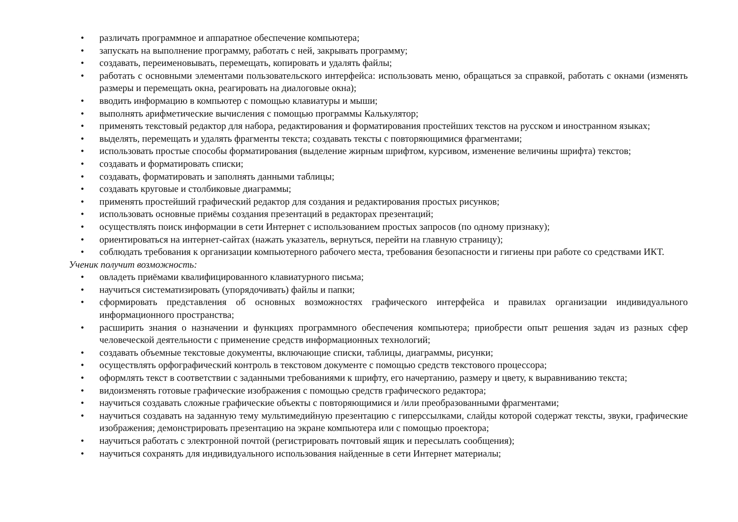• различать программное и аппаратное обеспечение компьютера;
• запускать на выполнение программу, работать с ней, закрывать программу;
• создавать, переименовывать, перемещать, копировать и удалять файлы;
• работать с основными элементами пользовательского интерфейса: использовать меню, обращаться за справкой, работать с окнами (изменять размеры и перемещать окна, реагировать на диалоговые окна);
• вводить информацию в компьютер с помощью клавиатуры и мыши;
• выполнять арифметические вычисления с помощью программы Калькулятор;
• применять текстовый редактор для набора, редактирования и форматирования простейших текстов на русском и иностранном языках;
• выделять, перемещать и удалять фрагменты текста; создавать тексты с повторяющимися фрагментами;
• использовать простые способы форматирования (выделение жирным шрифтом, курсивом, изменение величины шрифта) текстов;
• создавать и форматировать списки;
• создавать, форматировать и заполнять данными таблицы;
• создавать круговые и столбиковые диаграммы;
• применять простейший графический редактор для создания и редактирования простых рисунков;
• использовать основные приёмы создания презентаций в редакторах презентаций;
• осуществлять поиск информации в сети Интернет с использованием простых запросов (по одному признаку);
• ориентироваться на интернет-сайтах (нажать указатель, вернуться, перейти на главную страницу);
• соблюдать требования к организации компьютерного рабочего места, требования безопасности и гигиены при работе со средствами ИКТ.
Ученик получит возможность:
• овладеть приёмами квалифицированного клавиатурного письма;
• научиться систематизировать (упорядочивать) файлы и папки;
• сформировать представления об основных возможностях графического интерфейса и правилах организации индивидуального информационного пространства;
• расширить знания о назначении и функциях программного обеспечения компьютера; приобрести опыт решения задач из разных сфер человеческой деятельности с применение средств информационных технологий;
• создавать объемные текстовые документы, включающие списки, таблицы, диаграммы, рисунки;
• осуществлять орфографический контроль в текстовом документе с помощью средств текстового процессора;
• оформлять текст в соответствии с заданными требованиями к шрифту, его начертанию, размеру и цвету, к выравниванию текста;
• видоизменять готовые графические изображения с помощью средств графического редактора;
• научиться создавать сложные графические объекты с повторяющимися и /или преобразованными фрагментами;
• научиться создавать на заданную тему мультимедийную презентацию с гиперссылками, слайды которой содержат тексты, звуки, графические изображения; демонстрировать презентацию на экране компьютера или с помощью проектора;
• научиться работать с электронной почтой (регистрировать почтовый ящик и пересылать сообщения);
• научиться сохранять для индивидуального использования найденные в сети Интернет материалы;